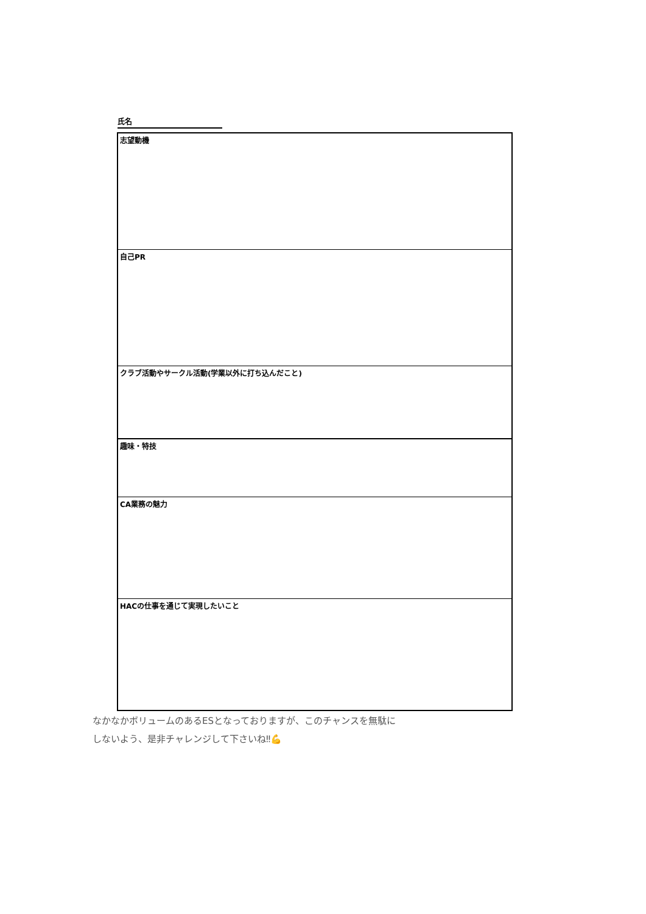氏名
| 志望動機 |
| 自己PR |
| クラブ活動やサークル活動(学業以外に打ち込んだこと) |
| 趣味・特技 |
| CA業務の魅力 |
| HACの仕事を通じて実現したいこと |
なかなかボリュームのあるESとなっておりますが、このチャンスを無駄に
しないよう、是非チャレンジして下さいね‼💪